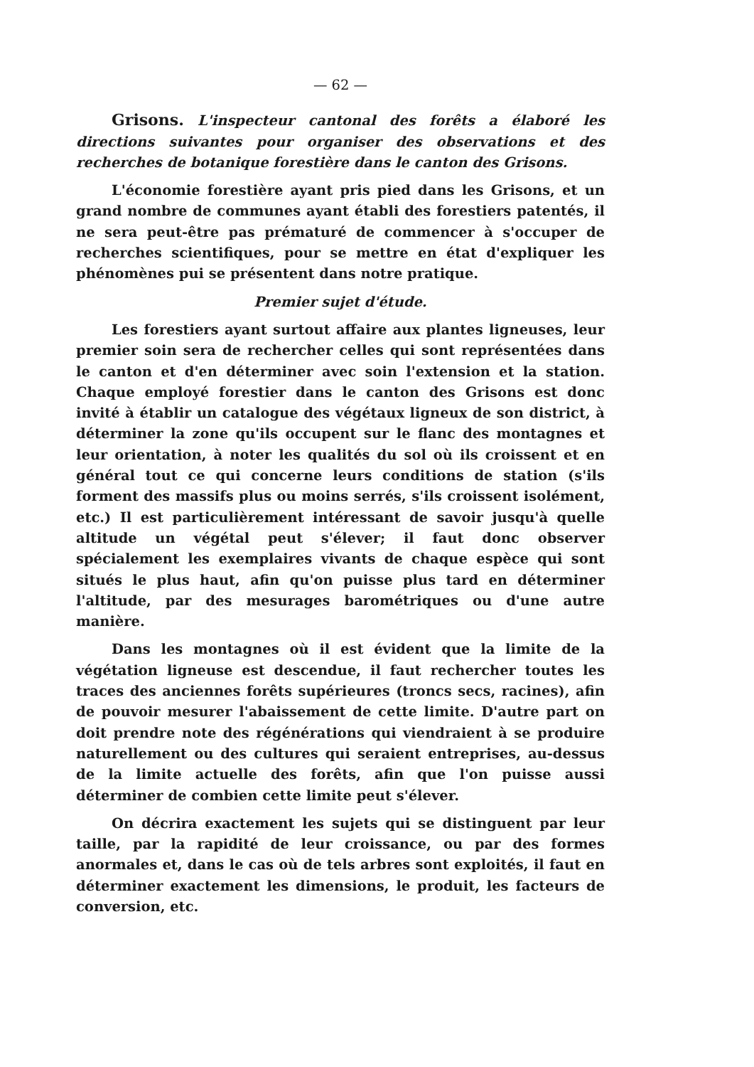— 62 —
Grisons. L'inspecteur cantonal des forêts a élaboré les directions suivantes pour organiser des observations et des recherches de botanique forestière dans le canton des Grisons.
L'économie forestière ayant pris pied dans les Grisons, et un grand nombre de communes ayant établi des forestiers patentés, il ne sera peut-être pas prématuré de commencer à s'occuper de recherches scientifiques, pour se mettre en état d'expliquer les phénomènes pui se présentent dans notre pratique.
Premier sujet d'étude.
Les forestiers ayant surtout affaire aux plantes ligneuses, leur premier soin sera de rechercher celles qui sont représentées dans le canton et d'en déterminer avec soin l'extension et la station. Chaque employé forestier dans le canton des Grisons est donc invité à établir un catalogue des végétaux ligneux de son district, à déterminer la zone qu'ils occupent sur le flanc des montagnes et leur orientation, à noter les qualités du sol où ils croissent et en général tout ce qui concerne leurs conditions de station (s'ils forment des massifs plus ou moins serrés, s'ils croissent isolément, etc.) Il est particulièrement intéressant de savoir jusqu'à quelle altitude un végétal peut s'élever; il faut donc observer spécialement les exemplaires vivants de chaque espèce qui sont situés le plus haut, afin qu'on puisse plus tard en déterminer l'altitude, par des mesurages barométriques ou d'une autre manière.
Dans les montagnes où il est évident que la limite de la végétation ligneuse est descendue, il faut rechercher toutes les traces des anciennes forêts supérieures (troncs secs, racines), afin de pouvoir mesurer l'abaissement de cette limite. D'autre part on doit prendre note des régénérations qui viendraient à se produire naturellement ou des cultures qui seraient entreprises, au-dessus de la limite actuelle des forêts, afin que l'on puisse aussi déterminer de combien cette limite peut s'élever.
On décrira exactement les sujets qui se distinguent par leur taille, par la rapidité de leur croissance, ou par des formes anormales et, dans le cas où de tels arbres sont exploités, il faut en déterminer exactement les dimensions, le produit, les facteurs de conversion, etc.